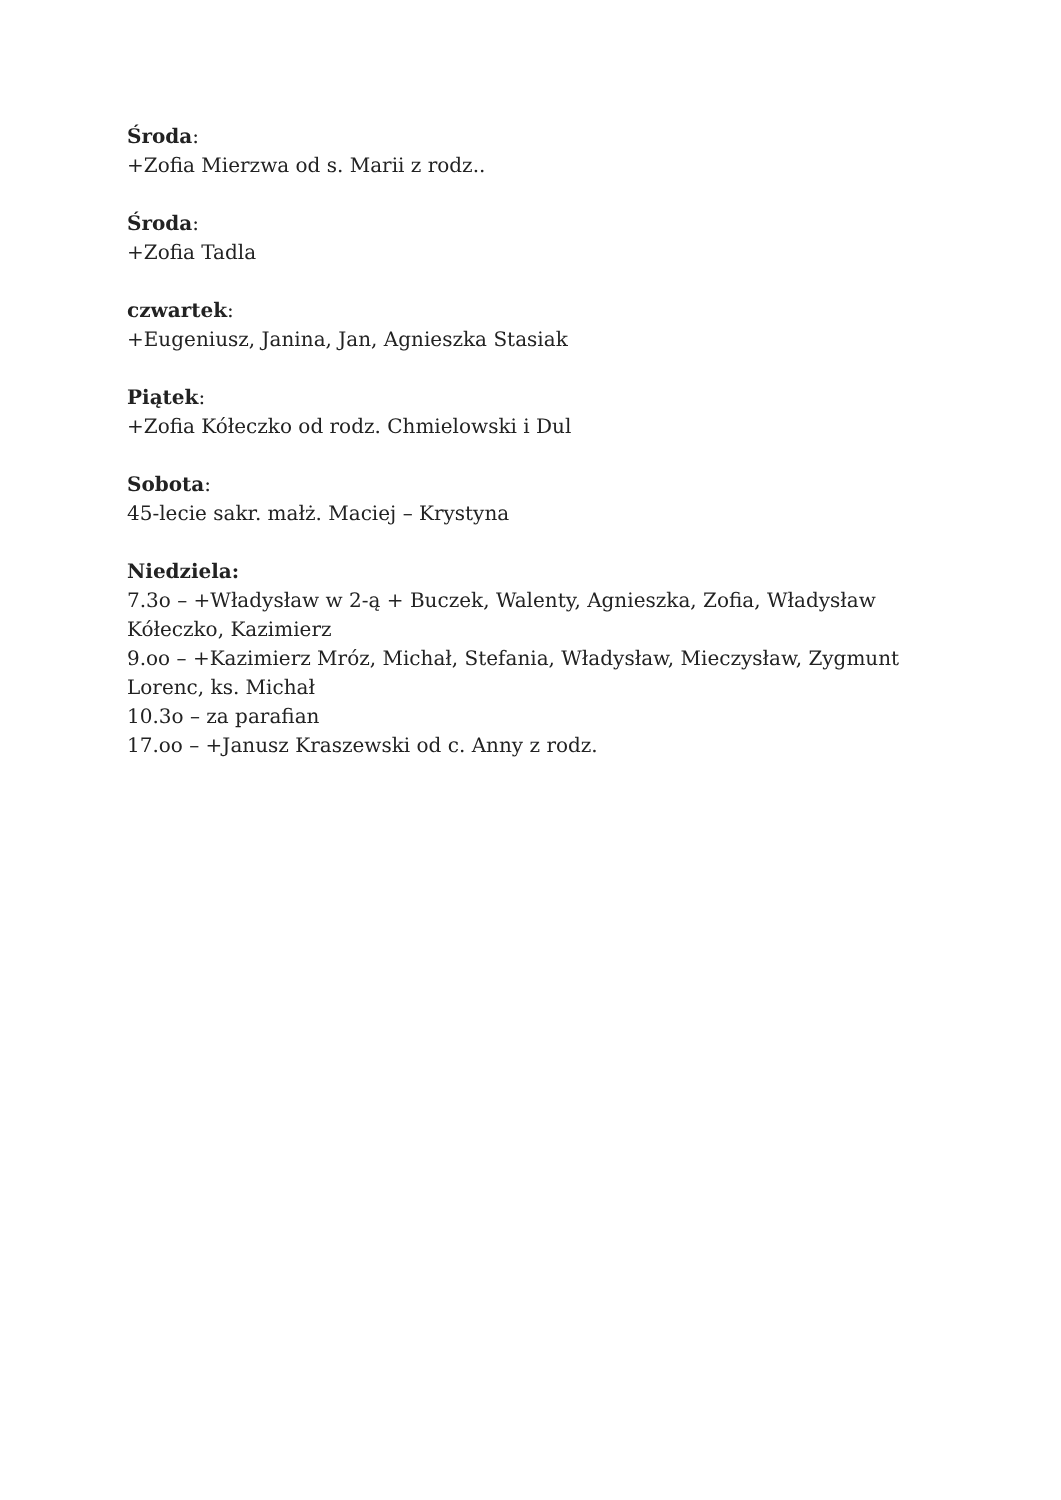Środa:
+Zofia Mierzwa od s. Marii z rodz..
Środa:
+Zofia Tadla
czwartek:
+Eugeniusz, Janina, Jan, Agnieszka Stasiak
Piątek:
+Zofia Kółeczko od rodz. Chmielowski i Dul
Sobota:
45-lecie sakr. małż. Maciej – Krystyna
Niedziela:
7.3o – +Władysław w 2-ą + Buczek, Walenty, Agnieszka, Zofia, Władysław Kółeczko, Kazimierz
9.oo – +Kazimierz Mróz, Michał, Stefania, Władysław, Mieczysław, Zygmunt Lorenc, ks. Michał
10.3o – za parafian
17.oo – +Janusz Kraszewski od c. Anny z rodz.